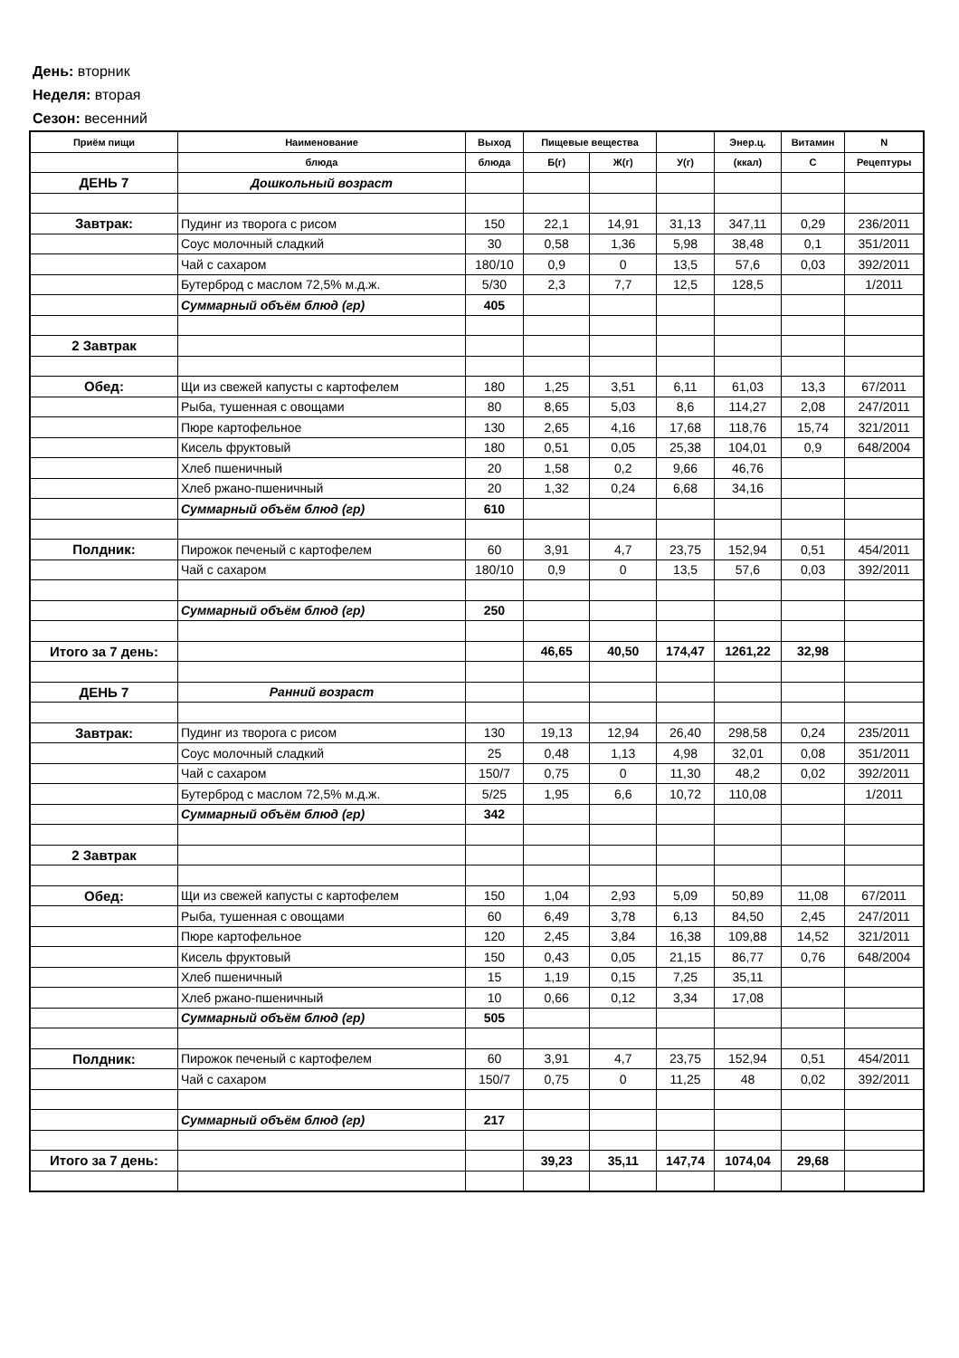День: вторник
Неделя: вторая
Сезон: весенний
| Приём пищи | Наименование | Выход | Пищевые вещества | | | Энер.ц. | Витамин | N |
| --- | --- | --- | --- | --- | --- | --- | --- | --- |
| | блюда | блюда | Б(г) | Ж(г) | У(г) | (ккал) | С | Рецептуры |
| ДЕНЬ 7 | Дошкольный возраст | | | | | | | |
| Завтрак: | Пудинг из творога с рисом | 150 | 22,1 | 14,91 | 31,13 | 347,11 | 0,29 | 236/2011 |
| | Соус молочный сладкий | 30 | 0,58 | 1,36 | 5,98 | 38,48 | 0,1 | 351/2011 |
| | Чай с сахаром | 180/10 | 0,9 | 0 | 13,5 | 57,6 | 0,03 | 392/2011 |
| | Бутерброд с маслом 72,5% м.д.ж. | 5/30 | 2,3 | 7,7 | 12,5 | 128,5 | | 1/2011 |
| | Суммарный объём блюд (гр) | 405 | | | | | | |
| 2 Завтрак | | | | | | | | |
| Обед: | Щи из свежей капусты с картофелем | 180 | 1,25 | 3,51 | 6,11 | 61,03 | 13,3 | 67/2011 |
| | Рыба, тушенная с овощами | 80 | 8,65 | 5,03 | 8,6 | 114,27 | 2,08 | 247/2011 |
| | Пюре картофельное | 130 | 2,65 | 4,16 | 17,68 | 118,76 | 15,74 | 321/2011 |
| | Кисель фруктовый | 180 | 0,51 | 0,05 | 25,38 | 104,01 | 0,9 | 648/2004 |
| | Хлеб пшеничный | 20 | 1,58 | 0,2 | 9,66 | 46,76 | | |
| | Хлеб ржано-пшеничный | 20 | 1,32 | 0,24 | 6,68 | 34,16 | | |
| | Суммарный объём блюд (гр) | 610 | | | | | | |
| Полдник: | Пирожок печеный с картофелем | 60 | 3,91 | 4,7 | 23,75 | 152,94 | 0,51 | 454/2011 |
| | Чай с сахаром | 180/10 | 0,9 | 0 | 13,5 | 57,6 | 0,03 | 392/2011 |
| | Суммарный объём блюд (гр) | 250 | | | | | | |
| Итого за 7 день: | | | 46,65 | 40,50 | 174,47 | 1261,22 | 32,98 | |
| ДЕНЬ 7 | Ранний возраст | | | | | | | |
| Завтрак: | Пудинг из творога с рисом | 130 | 19,13 | 12,94 | 26,40 | 298,58 | 0,24 | 235/2011 |
| | Соус молочный сладкий | 25 | 0,48 | 1,13 | 4,98 | 32,01 | 0,08 | 351/2011 |
| | Чай с сахаром | 150/7 | 0,75 | 0 | 11,30 | 48,2 | 0,02 | 392/2011 |
| | Бутерброд с маслом 72,5% м.д.ж. | 5/25 | 1,95 | 6,6 | 10,72 | 110,08 | | 1/2011 |
| | Суммарный объём блюд (гр) | 342 | | | | | | |
| 2 Завтрак | | | | | | | | |
| Обед: | Щи из свежей капусты с картофелем | 150 | 1,04 | 2,93 | 5,09 | 50,89 | 11,08 | 67/2011 |
| | Рыба, тушенная с овощами | 60 | 6,49 | 3,78 | 6,13 | 84,50 | 2,45 | 247/2011 |
| | Пюре картофельное | 120 | 2,45 | 3,84 | 16,38 | 109,88 | 14,52 | 321/2011 |
| | Кисель фруктовый | 150 | 0,43 | 0,05 | 21,15 | 86,77 | 0,76 | 648/2004 |
| | Хлеб пшеничный | 15 | 1,19 | 0,15 | 7,25 | 35,11 | | |
| | Хлеб ржано-пшеничный | 10 | 0,66 | 0,12 | 3,34 | 17,08 | | |
| | Суммарный объём блюд (гр) | 505 | | | | | | |
| Полдник: | Пирожок печеный с картофелем | 60 | 3,91 | 4,7 | 23,75 | 152,94 | 0,51 | 454/2011 |
| | Чай с сахаром | 150/7 | 0,75 | 0 | 11,25 | 48 | 0,02 | 392/2011 |
| | Суммарный объём блюд (гр) | 217 | | | | | | |
| Итого за 7 день: | | | 39,23 | 35,11 | 147,74 | 1074,04 | 29,68 | |